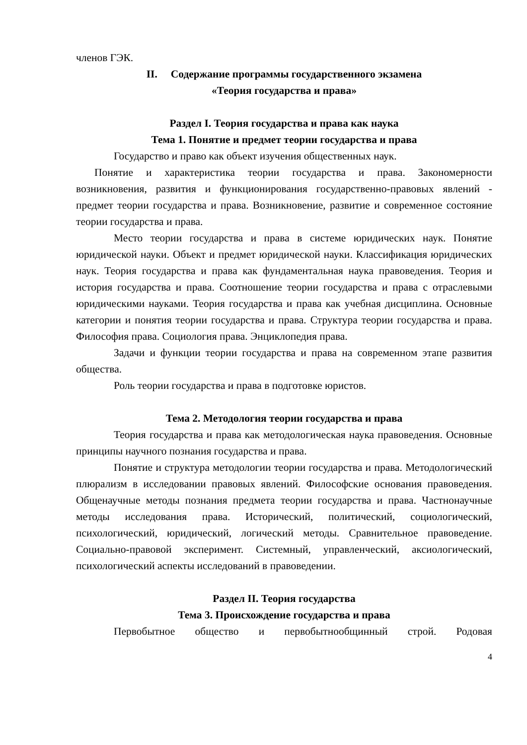членов ГЭК.
II. Содержание программы государственного экзамена
«Теория государства и права»
Раздел I. Теория государства и права как наука
Тема 1. Понятие и предмет теории государства и права
Государство и право как объект изучения общественных наук.
Понятие и характеристика теории государства и права. Закономерности возникновения, развития и функционирования государственно-правовых явлений - предмет теории государства и права. Возникновение, развитие и современное состояние теории государства и права.
Место теории государства и права в системе юридических наук. Понятие юридической науки. Объект и предмет юридической науки. Классификация юридических наук. Теория государства и права как фундаментальная наука правоведения. Теория и история государства и права. Соотношение теории государства и права с отраслевыми юридическими науками. Теория государства и права как учебная дисциплина. Основные категории и понятия теории государства и права. Структура теории государства и права. Философия права. Социология права. Энциклопедия права.
Задачи и функции теории государства и права на современном этапе развития общества.
Роль теории государства и права в подготовке юристов.
Тема 2. Методология теории государства и права
Теория государства и права как методологическая наука правоведения. Основные принципы научного познания государства и права.
Понятие и структура методологии теории государства и права. Методологический плюрализм в исследовании правовых явлений. Философские основания правоведения. Общенаучные методы познания предмета теории государства и права. Частнонаучные методы исследования права. Исторический, политический, социологический, психологический, юридический, логический методы. Сравнительное правоведение. Социально-правовой эксперимент. Системный, управленческий, аксиологический, психологический аспекты исследований в правоведении.
Раздел II. Теория государства
Тема 3. Происхождение государства и права
Первобытное общество и первобытнообщинный строй. Родовая
4